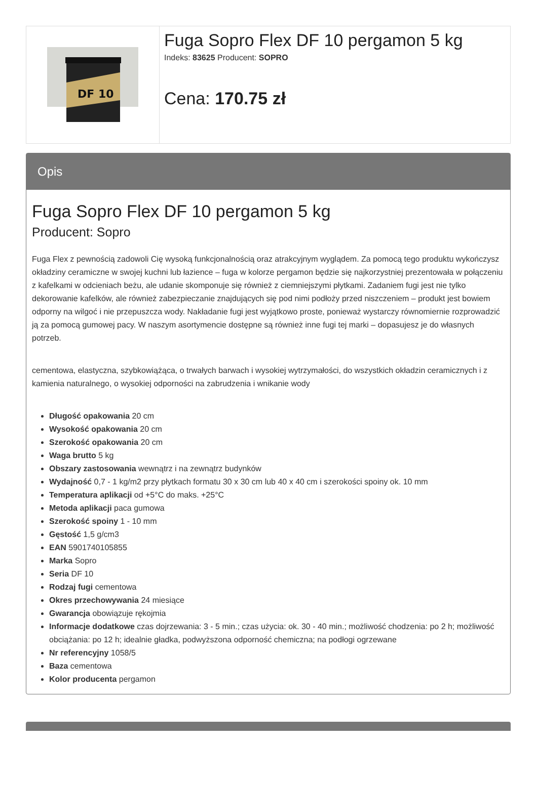DF 10
Fuga Sopro Flex DF 10 pergamon 5 kg
Indeks: 83625 Producent: SOPRO
Cena: 170.75 zł
Opis
Fuga Sopro Flex DF 10 pergamon 5 kg
Producent: Sopro
Fuga Flex z pewnością zadowoli Cię wysoką funkcjonalnością oraz atrakcyjnym wyglądem. Za pomocą tego produktu wykończysz okładziny ceramiczne w swojej kuchni lub łazience – fuga w kolorze pergamon będzie się najkorzystniej prezentowała w połączeniu z kafelkami w odcieniach beżu, ale udanie skomponuje się również z ciemniejszymi płytkami. Zadaniem fugi jest nie tylko dekorowanie kafelków, ale również zabezpieczanie znajdujących się pod nimi podłoży przed niszczeniem – produkt jest bowiem odporny na wilgoć i nie przepuszcza wody. Nakładanie fugi jest wyjątkowo proste, ponieważ wystarczy równomiernie rozprowadzić ją za pomocą gumowej pacy. W naszym asortymencie dostępne są również inne fugi tej marki – dopasujesz je do własnych potrzeb.
cementowa, elastyczna, szybkowiążąca, o trwałych barwach i wysokiej wytrzymałości, do wszystkich okładzin ceramicznych i z kamienia naturalnego, o wysokiej odporności na zabrudzenia i wnikanie wody
Długość opakowania 20 cm
Wysokość opakowania 20 cm
Szerokość opakowania 20 cm
Waga brutto 5 kg
Obszary zastosowania wewnątrz i na zewnątrz budynków
Wydajność 0,7 - 1 kg/m2 przy płytkach formatu 30 x 30 cm lub 40 x 40 cm i szerokości spoiny ok. 10 mm
Temperatura aplikacji od +5°C do maks. +25°C
Metoda aplikacji paca gumowa
Szerokość spoiny 1 - 10 mm
Gęstość 1,5 g/cm3
EAN 5901740105855
Marka Sopro
Seria DF 10
Rodzaj fugi cementowa
Okres przechowywania 24 miesiące
Gwarancja obowiązuje rękojmia
Informacje dodatkowe czas dojrzewania: 3 - 5 min.; czas użycia: ok. 30 - 40 min.; możliwość chodzenia: po 2 h; możliwość obciążania: po 12 h; idealnie gładka, podwyższona odporność chemiczna; na podłogi ogrzewane
Nr referencyjny 1058/5
Baza cementowa
Kolor producenta pergamon